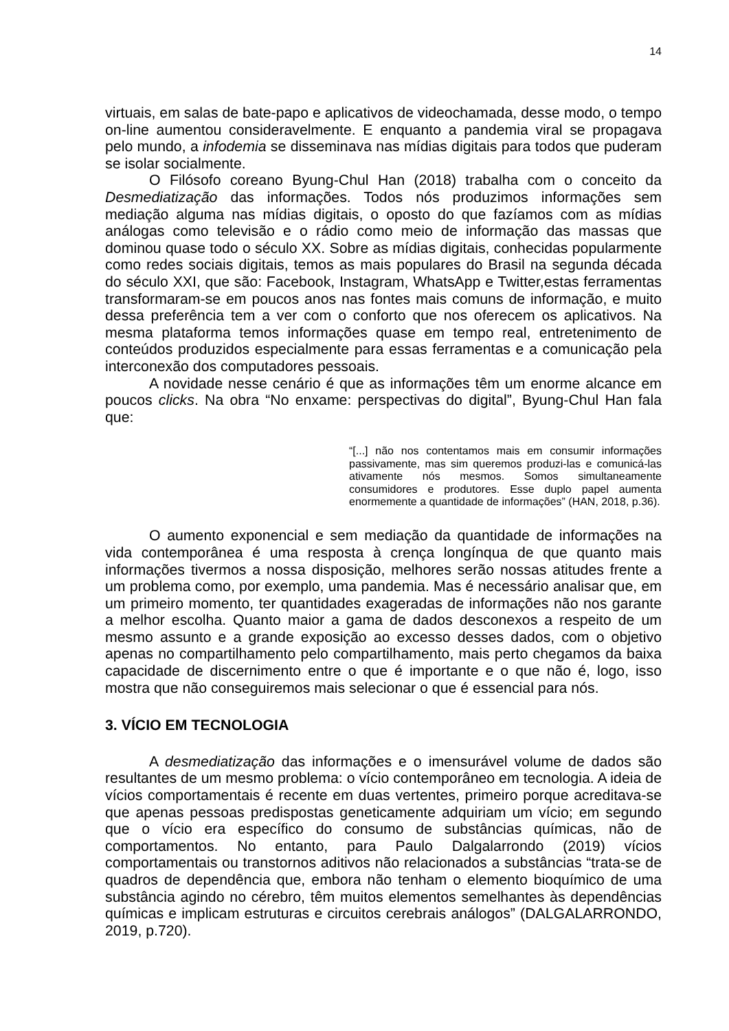14
virtuais, em salas de bate-papo e aplicativos de videochamada, desse modo, o tempo on-line aumentou consideravelmente. E enquanto a pandemia viral se propagava pelo mundo, a infodemia se disseminava nas mídias digitais para todos que puderam se isolar socialmente.
O Filósofo coreano Byung-Chul Han (2018) trabalha com o conceito da Desmediatização das informações. Todos nós produzimos informações sem mediação alguma nas mídias digitais, o oposto do que fazíamos com as mídias análogas como televisão e o rádio como meio de informação das massas que dominou quase todo o século XX. Sobre as mídias digitais, conhecidas popularmente como redes sociais digitais, temos as mais populares do Brasil na segunda década do século XXI, que são: Facebook, Instagram, WhatsApp e Twitter,estas ferramentas transformaram-se em poucos anos nas fontes mais comuns de informação, e muito dessa preferência tem a ver com o conforto que nos oferecem os aplicativos. Na mesma plataforma temos informações quase em tempo real, entretenimento de conteúdos produzidos especialmente para essas ferramentas e a comunicação pela interconexão dos computadores pessoais.
A novidade nesse cenário é que as informações têm um enorme alcance em poucos clicks. Na obra “No enxame: perspectivas do digital”, Byung-Chul Han fala que:
“[...] não nos contentamos mais em consumir informações passivamente, mas sim queremos produzi-las e comunicá-las ativamente nós mesmos. Somos simultaneamente consumidores e produtores. Esse duplo papel aumenta enormemente a quantidade de informações” (HAN, 2018, p.36).
O aumento exponencial e sem mediação da quantidade de informações na vida contemporânea é uma resposta à crença longínqua de que quanto mais informações tivermos a nossa disposição, melhores serão nossas atitudes frente a um problema como, por exemplo, uma pandemia. Mas é necessário analisar que, em um primeiro momento, ter quantidades exageradas de informações não nos garante a melhor escolha. Quanto maior a gama de dados desconexos a respeito de um mesmo assunto e a grande exposição ao excesso desses dados, com o objetivo apenas no compartilhamento pelo compartilhamento, mais perto chegamos da baixa capacidade de discernimento entre o que é importante e o que não é, logo, isso mostra que não conseguiremos mais selecionar o que é essencial para nós.
3. VÍCIO EM TECNOLOGIA
A desmediatização das informações e o imensurável volume de dados são resultantes de um mesmo problema: o vício contemporâneo em tecnologia. A ideia de vícios comportamentais é recente em duas vertentes, primeiro porque acreditava-se que apenas pessoas predispostas geneticamente adquiriam um vício; em segundo que o vício era específico do consumo de substâncias químicas, não de comportamentos. No entanto, para Paulo Dalgalarrondo (2019) vícios comportamentais ou transtornos aditivos não relacionados a substâncias “trata-se de quadros de dependência que, embora não tenham o elemento bioquímico de uma substância agindo no cérebro, têm muitos elementos semelhantes às dependências químicas e implicam estruturas e circuitos cerebrais análogos” (DALGALARRONDO, 2019, p.720).